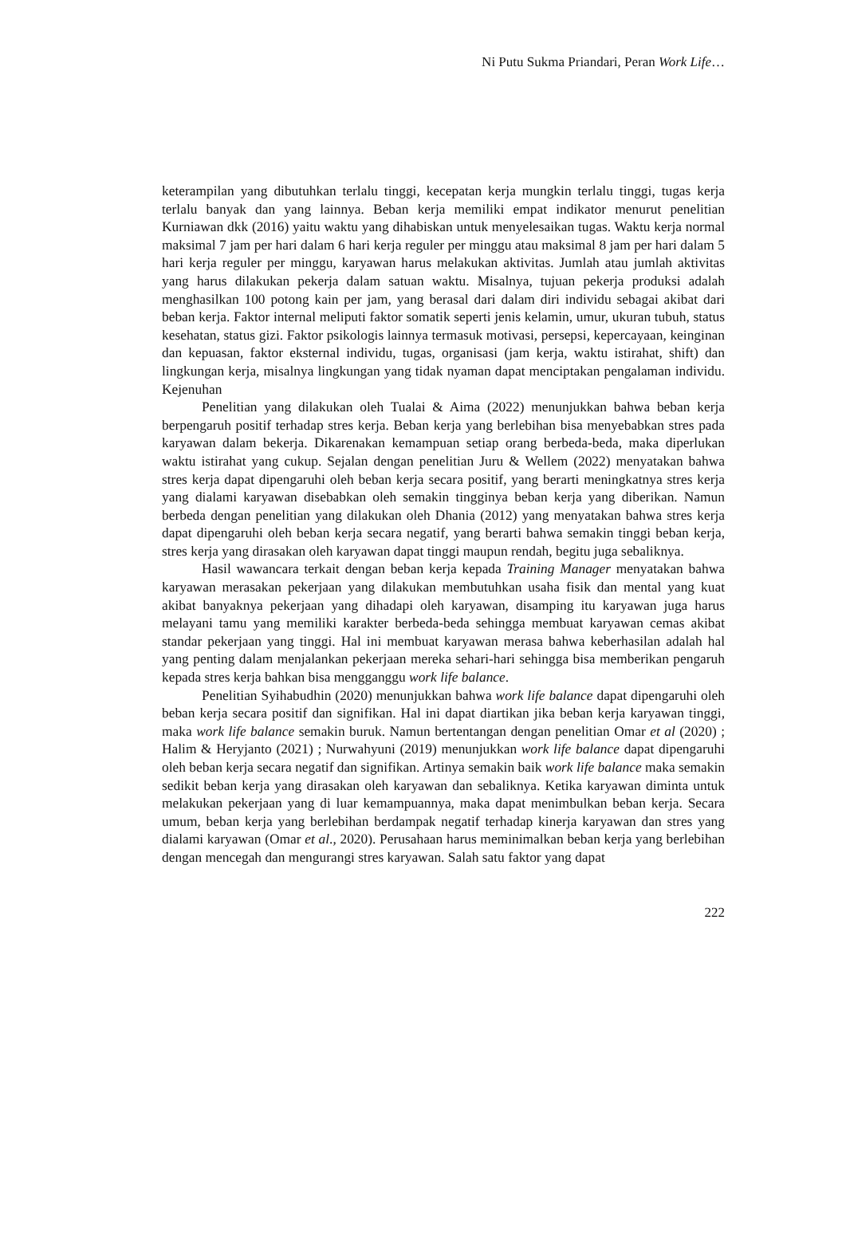Ni Putu Sukma Priandari, Peran Work Life…
keterampilan yang dibutuhkan terlalu tinggi, kecepatan kerja mungkin terlalu tinggi, tugas kerja terlalu banyak dan yang lainnya. Beban kerja memiliki empat indikator menurut penelitian Kurniawan dkk (2016) yaitu waktu yang dihabiskan untuk menyelesaikan tugas. Waktu kerja normal maksimal 7 jam per hari dalam 6 hari kerja reguler per minggu atau maksimal 8 jam per hari dalam 5 hari kerja reguler per minggu, karyawan harus melakukan aktivitas. Jumlah atau jumlah aktivitas yang harus dilakukan pekerja dalam satuan waktu. Misalnya, tujuan pekerja produksi adalah menghasilkan 100 potong kain per jam, yang berasal dari dalam diri individu sebagai akibat dari beban kerja. Faktor internal meliputi faktor somatik seperti jenis kelamin, umur, ukuran tubuh, status kesehatan, status gizi. Faktor psikologis lainnya termasuk motivasi, persepsi, kepercayaan, keinginan dan kepuasan, faktor eksternal individu, tugas, organisasi (jam kerja, waktu istirahat, shift) dan lingkungan kerja, misalnya lingkungan yang tidak nyaman dapat menciptakan pengalaman individu. Kejenuhan
Penelitian yang dilakukan oleh Tualai & Aima (2022) menunjukkan bahwa beban kerja berpengaruh positif terhadap stres kerja. Beban kerja yang berlebihan bisa menyebabkan stres pada karyawan dalam bekerja. Dikarenakan kemampuan setiap orang berbeda-beda, maka diperlukan waktu istirahat yang cukup. Sejalan dengan penelitian Juru & Wellem (2022) menyatakan bahwa stres kerja dapat dipengaruhi oleh beban kerja secara positif, yang berarti meningkatnya stres kerja yang dialami karyawan disebabkan oleh semakin tingginya beban kerja yang diberikan. Namun berbeda dengan penelitian yang dilakukan oleh Dhania (2012) yang menyatakan bahwa stres kerja dapat dipengaruhi oleh beban kerja secara negatif, yang berarti bahwa semakin tinggi beban kerja, stres kerja yang dirasakan oleh karyawan dapat tinggi maupun rendah, begitu juga sebaliknya.
Hasil wawancara terkait dengan beban kerja kepada Training Manager menyatakan bahwa karyawan merasakan pekerjaan yang dilakukan membutuhkan usaha fisik dan mental yang kuat akibat banyaknya pekerjaan yang dihadapi oleh karyawan, disamping itu karyawan juga harus melayani tamu yang memiliki karakter berbeda-beda sehingga membuat karyawan cemas akibat standar pekerjaan yang tinggi. Hal ini membuat karyawan merasa bahwa keberhasilan adalah hal yang penting dalam menjalankan pekerjaan mereka sehari-hari sehingga bisa memberikan pengaruh kepada stres kerja bahkan bisa mengganggu work life balance.
Penelitian Syihabudhin (2020) menunjukkan bahwa work life balance dapat dipengaruhi oleh beban kerja secara positif dan signifikan. Hal ini dapat diartikan jika beban kerja karyawan tinggi, maka work life balance semakin buruk. Namun bertentangan dengan penelitian Omar et al (2020) ; Halim & Heryjanto (2021) ; Nurwahyuni (2019) menunjukkan work life balance dapat dipengaruhi oleh beban kerja secara negatif dan signifikan. Artinya semakin baik work life balance maka semakin sedikit beban kerja yang dirasakan oleh karyawan dan sebaliknya. Ketika karyawan diminta untuk melakukan pekerjaan yang di luar kemampuannya, maka dapat menimbulkan beban kerja. Secara umum, beban kerja yang berlebihan berdampak negatif terhadap kinerja karyawan dan stres yang dialami karyawan (Omar et al., 2020). Perusahaan harus meminimalkan beban kerja yang berlebihan dengan mencegah dan mengurangi stres karyawan. Salah satu faktor yang dapat
222